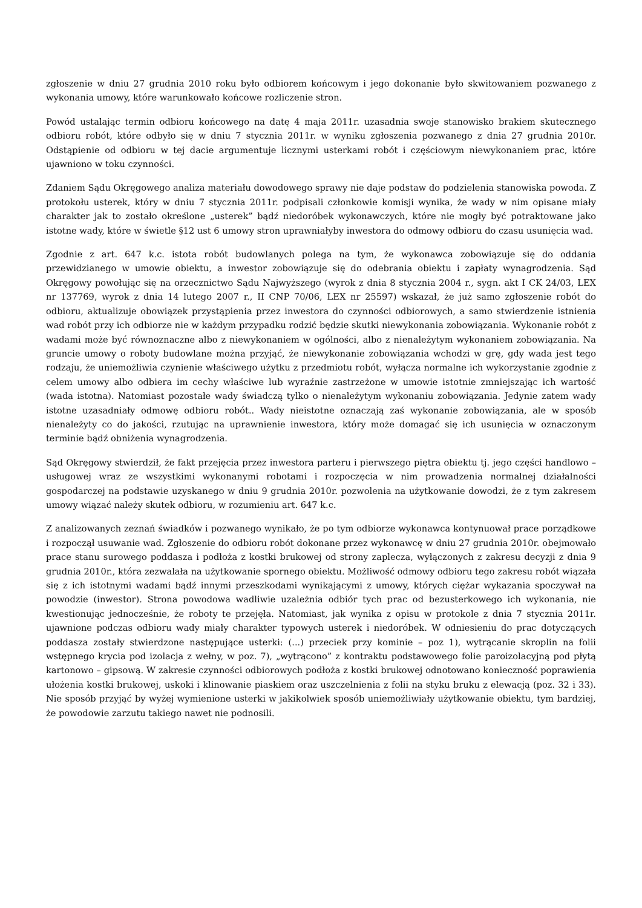zgłoszenie w dniu 27 grudnia 2010 roku było odbiorem końcowym i jego dokonanie było skwitowaniem pozwanego z wykonania umowy, które warunkowało końcowe rozliczenie stron.
Powód ustalając termin odbioru końcowego na datę 4 maja 2011r. uzasadnia swoje stanowisko brakiem skutecznego odbioru robót, które odbyło się w dniu 7 stycznia 2011r. w wyniku zgłoszenia pozwanego z dnia 27 grudnia 2010r. Odstąpienie od odbioru w tej dacie argumentuje licznymi usterkami robót i częściowym niewykonaniem prac, które ujawniono w toku czynności.
Zdaniem Sądu Okręgowego analiza materiału dowodowego sprawy nie daje podstaw do podzielenia stanowiska powoda. Z protokołu usterek, który w dniu 7 stycznia 2011r. podpisali członkowie komisji wynika, że wady w nim opisane miały charakter jak to zostało określone „usterek” bądź niedoróbek wykonawczych, które nie mogły być potraktowane jako istotne wady, które w świetle §12 ust 6 umowy stron uprawniałyby inwestora do odmowy odbioru do czasu usunięcia wad.
Zgodnie z art. 647 k.c. istota robót budowlanych polega na tym, że wykonawca zobowiązuje się do oddania przewidzianego w umowie obiektu, a inwestor zobowiązuje się do odebrania obiektu i zapłaty wynagrodzenia. Sąd Okręgowy powołując się na orzecznictwo Sądu Najwyższego (wyrok z dnia 8 stycznia 2004 r., sygn. akt I CK 24/03, LEX nr 137769, wyrok z dnia 14 lutego 2007 r., II CNP 70/06, LEX nr 25597) wskazał, że już samo zgłoszenie robót do odbioru, aktualizuje obowiązek przystąpienia przez inwestora do czynności odbiorowych, a samo stwierdzenie istnienia wad robót przy ich odbiorze nie w każdym przypadku rodzić będzie skutki niewykonania zobowiązania. Wykonanie robót z wadami może być równoznaczne albo z niewykonaniem w ogólności, albo z nienależytym wykonaniem zobowiązania. Na gruncie umowy o roboty budowlane można przyjąć, że niewykonanie zobowiązania wchodzi w grę, gdy wada jest tego rodzaju, że uniemożliwia czynienie właściwego użytku z przedmiotu robót, wyłącza normalne ich wykorzystanie zgodnie z celem umowy albo odbiera im cechy właściwe lub wyraźnie zastrzeżone w umowie istotnie zmniejszając ich wartość (wada istotna). Natomiast pozostałe wady świadczą tylko o nienależytym wykonaniu zobowiązania. Jedynie zatem wady istotne uzasadniały odmowę odbioru robót.. Wady nieistotne oznaczają zaś wykonanie zobowiązania, ale w sposób nienależyty co do jakości, rzutując na uprawnienie inwestora, który może domagać się ich usunięcia w oznaczonym terminie bądź obniżenia wynagrodzenia.
Sąd Okręgowy stwierdził, że fakt przejęcia przez inwestora parteru i pierwszego piętra obiektu tj. jego części handlowo – usługowej wraz ze wszystkimi wykonanymi robotami i rozpoczęcia w nim prowadzenia normalnej działalności gospodarczej na podstawie uzyskanego w dniu 9 grudnia 2010r. pozwolenia na użytkowanie dowodzi, że z tym zakresem umowy wiązać należy skutek odbioru, w rozumieniu art. 647 k.c.
Z analizowanych zeznań świadków i pozwanego wynikało, że po tym odbiorze wykonawca kontynuował prace porządkowe i rozpoczął usuwanie wad. Zgłoszenie do odbioru robót dokonane przez wykonawcę w dniu 27 grudnia 2010r. obejmowało prace stanu surowego poddasza i podłoża z kostki brukowej od strony zaplecza, wyłączonych z zakresu decyzji z dnia 9 grudnia 2010r., która zezwalała na użytkowanie spornego obiektu. Możliwość odmowy odbioru tego zakresu robót wiązała się z ich istotnymi wadami bądź innymi przeszkodami wynikającymi z umowy, których ciężar wykazania spoczywał na powodzie (inwestor). Strona powodowa wadliwie uzależnia odbiór tych prac od bezusterkowego ich wykonania, nie kwestionując jednocześnie, że roboty te przejęła. Natomiast, jak wynika z opisu w protokole z dnia 7 stycznia 2011r. ujawnione podczas odbioru wady miały charakter typowych usterek i niedoróbek. W odniesieniu do prac dotyczących poddasza zostały stwierdzone następujące usterki: (...) przeciek przy kominie – poz 1), wytrącanie skroplin na folii wstępnego krycia pod izolacja z wełny, w poz. 7), „wytrącono” z kontraktu podstawowego folie paroizolacyjną pod płytą kartonowo – gipsową. W zakresie czynności odbiorowych podłoża z kostki brukowej odnotowano konieczność poprawienia ułożenia kostki brukowej, uskoki i klinowanie piaskiem oraz uszczelnienia z folii na styku bruku z elewacją (poz. 32 i 33). Nie sposób przyjąć by wyżej wymienione usterki w jakikolwiek sposób uniemożliwiały użytkowanie obiektu, tym bardziej, że powodowie zarzutu takiego nawet nie podnosili.